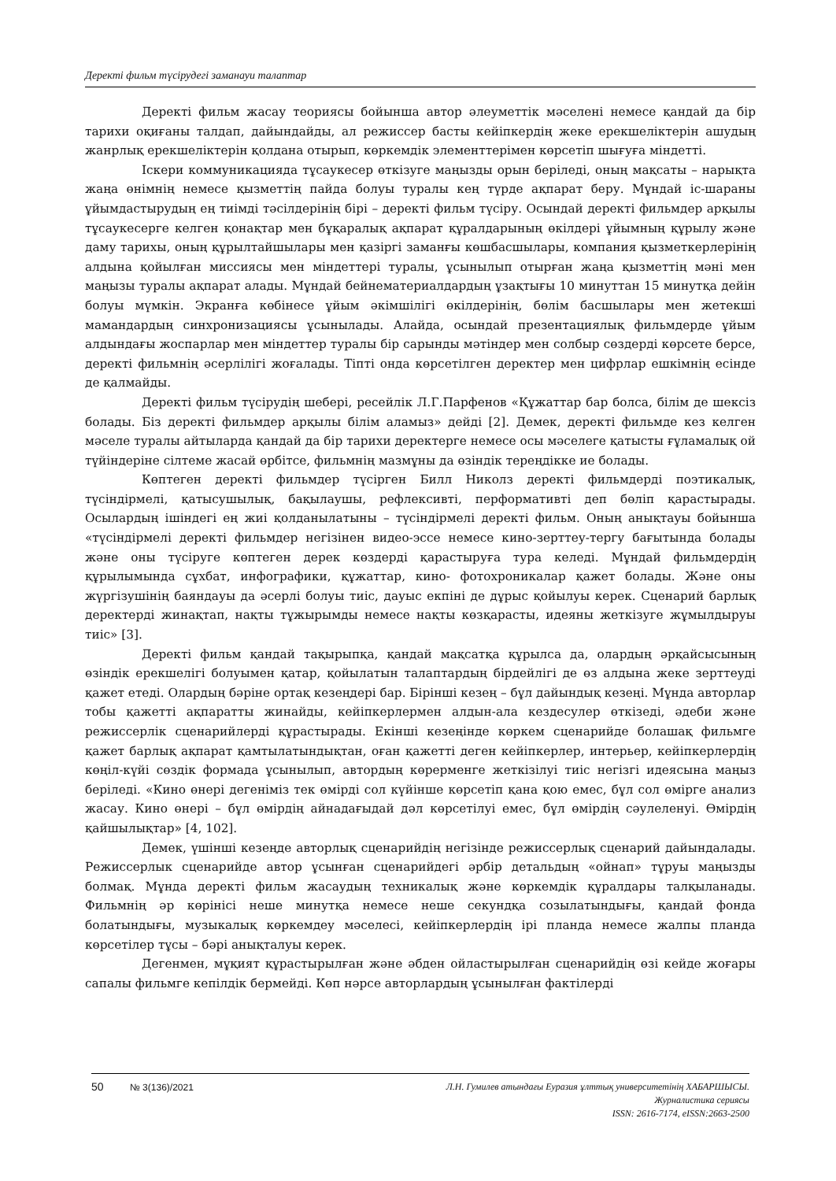Деректі фильм түсірудегі заманауи талаптар
Деректі фильм жасау теориясы бойынша автор әлеуметтік мәселені немесе қандай да бір тарихи оқиғаны талдап, дайындайды, ал режиссер басты кейіпкердің жеке ерекшеліктерін ашудың жанрлық ерекшеліктерін қолдана отырып, көркемдік элементтерімен көрсетіп шығуға міндетті.
Іскери коммуникацияда тұсаукесер өткізуге маңызды орын беріледі, оның мақсаты – нарықта жаңа өнімнің немесе қызметтің пайда болуы туралы кең түрде ақпарат беру. Мұндай іс-шараны ұйымдастырудың ең тиімді тәсілдерінің бірі – деректі фильм түсіру. Осындай деректі фильмдер арқылы тұсаукесерге келген қонақтар мен бұқаралық ақпарат құралдарының өкілдері ұйымның құрылу және даму тарихы, оның құрылтайшылары мен қазіргі заманғы көшбасшылары, компания қызметкерлерінің алдына қойылған миссиясы мен міндеттері туралы, ұсынылып отырған жаңа қызметтің мәні мен маңызы туралы ақпарат алады. Мұндай бейнематериалдардың ұзақтығы 10 минуттан 15 минутқа дейін болуы мүмкін. Экранға көбінесе ұйым әкімшілігі өкілдерінің, бөлім басшылары мен жетекші мамандардың синхронизациясы ұсынылады. Алайда, осындай презентациялық фильмдерде ұйым алдындағы жоспарлар мен міндеттер туралы бір сарынды мәтіндер мен солбыр сөздерді көрсете берсе, деректі фильмнің әсерлілігі жоғалады. Тіпті онда көрсетілген деректер мен цифрлар ешкімнің есінде де қалмайды.
Деректі фильм түсірудің шебері, ресейлік Л.Г.Парфенов «Құжаттар бар болса, білім де шексіз болады. Біз деректі фильмдер арқылы білім аламыз» дейді [2]. Демек, деректі фильмде кез келген мәселе туралы айтыларда қандай да бір тарихи деректерге немесе осы мәселеге қатысты ғұламалық ой түйіндеріне сілтеме жасай өрбітсе, фильмнің мазмұны да өзіндік тереңдікке ие болады.
Көптеген деректі фильмдер түсірген Билл Николз деректі фильмдерді поэтикалық, түсіндірмелі, қатысушылық, бақылаушы, рефлексивті, перформативті деп бөліп қарастырады. Осылардың ішіндегі ең жиі қолданылатыны – түсіндірмелі деректі фильм. Оның анықтауы бойынша «түсіндірмелі деректі фильмдер негізінен видео-эссе немесе кино-зерттеу-тергу бағытында болады және оны түсіруге көптеген дерек көздерді қарастыруға тура келеді. Мұндай фильмдердің құрылымында сұхбат, инфографики, құжаттар, кино- фотохроникалар қажет болады. Және оны жүргізушінің баяндауы да әсерлі болуы тиіс, дауыс екпіні де дұрыс қойылуы керек. Сценарий барлық деректерді жинақтап, нақты тұжырымды немесе нақты көзқарасты, идеяны жеткізуге жұмылдыруы тиіс» [3].
Деректі фильм қандай тақырыпқа, қандай мақсатқа құрылса да, олардың әрқайсысының өзіндік ерекшелігі болуымен қатар, қойылатын талаптардың бірдейлігі де өз алдына жеке зерттеуді қажет етеді. Олардың бәріне ортақ кезеңдері бар. Бірінші кезең – бұл дайындық кезеңі. Мұнда авторлар тобы қажетті ақпаратты жинайды, кейіпкерлермен алдын-ала кездесулер өткізеді, әдеби және режиссерлік сценарийлерді құрастырады. Екінші кезеңінде көркем сценарийде болашақ фильмге қажет барлық ақпарат қамтылатындықтан, оған қажетті деген кейіпкерлер, интерьер, кейіпкерлердің көңіл-күйі сөздік формада ұсынылып, автордың көрерменге жеткізілуі тиіс негізгі идеясына маңыз беріледі. «Кино өнері дегеніміз тек өмірді сол күйінше көрсетіп қана қою емес, бұл сол өмірге анализ жасау. Кино өнері – бұл өмірдің айнадағыдай дәл көрсетілуі емес, бұл өмірдің сәулеленуі. Өмірдің қайшылықтар» [4, 102].
Демек, үшінші кезеңде авторлық сценарийдің негізінде режиссерлық сценарий дайындалады. Режиссерлык сценарийде автор ұсынған сценарийдегі әрбір детальдың «ойнап» тұруы маңызды болмақ. Мұнда деректі фильм жасаудың техникалық және көркемдік құралдары талқыланады. Фильмнің әр көрінісі неше минутқа немесе неше секундқа созылатындығы, қандай фонда болатындығы, музыкалық көркемдеу мәселесі, кейіпкерлердің ірі планда немесе жалпы планда көрсетілер тұсы – бәрі анықталуы керек.
Дегенмен, мұқият құрастырылған және әбден ойластырылған сценарийдің өзі кейде жоғары сапалы фильмге кепілдік бермейді. Көп нәрсе авторлардың ұсынылған фактілерді
50 № 3(136)/2021
Л.Н. Гумилев атындағы Еуразия ұлттық университетінің ХАБАРШЫСЫ.
Журналистика сериясы
ISSN: 2616-7174, eISSN:2663-2500